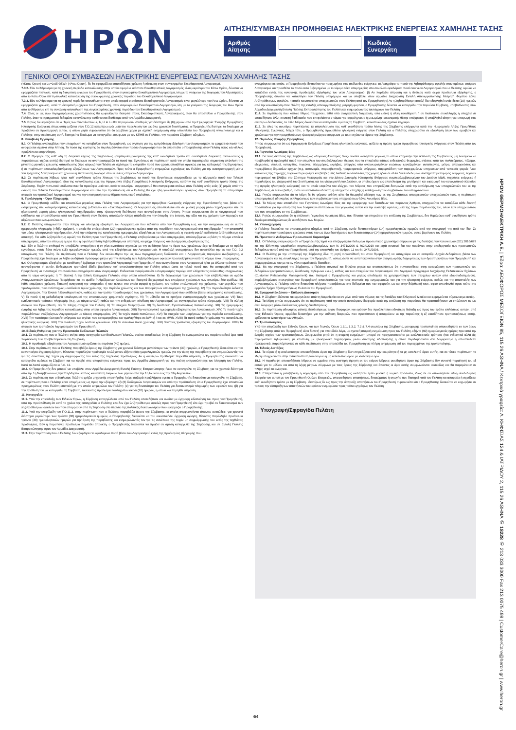ΗΡΩΝ
ΑΙΤΗΣΗ/ΣΥΜΒΑΣΗ ΠΡΟΜΗΘΕΙΑΣ ΗΛΕΚΤΡΙΚΗΣ ΕΝΕΡΓΕΙΑΣ ΧΑΜΗΛΗΣ ΤΑΣΗΣ
Αριθμός Αίτησης
Κωδικός Συνεργάτη
ΓΕΝΙΚΟΙ ΟΡΟΙ ΣΥΜΒΑΣΕΩΝ ΗΛΕΚΤΡΙΚΗΣ ΕΝΕΡΓΕΙΑΣ ΠΕΛΑΤΩΝ ΧΑΜΗΛΗΣ ΤΑΣΗΣ
(«Κάτω Όριο») και Lu=0,05 €/kWh («Άνω Όριο»), δε θα εφαρμόζεται οποιαδήποτε χρέωση ή πίστωση στον συγκεκριμένο Εκκαθαριστικό Λογαριασμό.
7.3.2. Εάν το Άθροισμα για τη χρονική περίοδο κατανάλωσης στην οποία αφορά ο εκάστοτε Εκκαθαριστικός Λογαριασμός είναι μικρότερο του Κάτω Ορίου, δύναται να εφαρμόζεται πίστωση, κατά τη διακριτική ευχέρεια του Προμηθευτή, στον συγκεκριμένο Εκκαθαριστικό Λογαριασμό, ίση με το γινόμενο της διαφοράς του Αθροίσματος από το Κάτω Όριο επί τη συνολική κατανάλωση της συγκεκριμένης χρονικής περιόδου του Εκκαθαριστικού Λογαριασμού.
7.3.3. Εάν το Άθροισμα για τη χρονική περίοδο κατανάλωσης στην οποία αφορά ο εκάστοτε Εκκαθαριστικός Λογαριασμός είναι μεγαλύτερο του Άνω Ορίου, δύναται να εφαρμόζεται χρέωση, κατά τη διακριτική ευχέρεια του Προμηθευτή, στον συγκεκριμένο Εκκαθαριστικό Λογαριασμό, ίση με το γινόμενο της διαφοράς του Άνω Ορίου από το Άθροισμα επί τη συνολική κατανάλωση της συγκεκριμένης χρονικής περιόδου του Εκκαθαριστικού Λογαριασμού.
7.4. Όλες οι ως άνω περιγραφόμενες χρεοπιστώσεις θα εμφανίζονται διακριτά στους Εκκαθαριστικούς Λογαριασμούς, που θα αποστέλλει ο Προμηθευτής στον Πελάτη, όταν τα πραγματικά δεδομένα κατανάλωσης καθίστανται διαθέσιμα από τον Αρμόδιο Διαχειριστή.
7.5. Ρητώς διευκρινίζεται ότι οι Τιμές των Συντελεστών a, b, Ll & Lu θα παραμένουν σταθερές για διάστημα έξι (6) μηνών από την Ημερομηνία Έναρξης Προμήθειας Ηλεκτρικής Ενέργειας όπως αυτή ορίζεται στον Γ.Ο.12 κατωτέρω ενώ μετά την παρέλευση του ως άνω χρονικού διαστήματος, ο Προμηθευτής διατηρεί το δικαίωμα να προβαίνει σε προσαρμογή αυτών, η οποία ρητά συμφωνείται ότι θα λαμβάνει χώρα με σχετική ενημέρωση στην ιστοσελίδα του Προμηθευτή www.heron.gr και ο Πελάτης, στην περίπτωση αυτή, διατηρεί το δικαίωμα να καταγγείλει, σύμφωνα με τον ΚΠΗΕ σε Πελάτες, την παρούσα Σύμβαση αζημίως.
8. Καταβολή Εγγύησης
8.1. Ο Πελάτης αναλαμβάνει την υποχρέωση να καταβάλλει στον Προμηθευτή, ως εγγύηση για την εμπρόθεσμη εξόφληση των Λογαριασμών, το χρηματικό ποσό που αναφέρεται σχετικά στην Αίτηση. Το ποσό της εγγύησης θα περιλαμβάνεται στον πρώτο Λογαριασμό που θα αποστείλει ο Προμηθευτής στον Πελάτη εκτός εάν άλλως προβλέπεται στην Αίτηση.
8.2. Ο Προμηθευτής καθ' όλη τη διάρκεια ισχύος της Συμβάσεως (συμπεριλαμβανομένης της καθ' οιονδήποτε τρόπο και οιασδήποτε διάρκειας ανανεώσεως ή παρατάσεως ισχύος αυτής) διατηρεί το δικαίωμα να αναπροσαρμόζει το ποσό της Εγγυήσεως σε περίπτωση κατά την οποία παρατηρείται σημαντική απόκλιση της μέγιστης μηνιαίας χρέωσης κατανάλωσης (προ φόρων) του Πελάτη σε σχέση με το εκτιμηθέν ποσό που χρησιμοποιήθηκε αρχικώς για τον καθορισμό της Εγγυήσεως ή σε περίπτωση επαναλαμβανόμενης εξοφλήσεως των Λογαριασμών. Προς τούτο ο Προμηθευτής ενημερώνει εγγράφως τον Πελάτη για την αναπροσαρμογή μέσω του τρέχοντος Λογαριασμού και χρεώνει ή πιστώνει τη διαφορά στον αμέσως επόμενο Λογαριασμό.
8.3. Σε περίπτωση λήξεως ή/και καθ' οιονδήποτε τρόπο λύσεως της Συμβάσεως το ποσό της Εγγυήσεως συμψηφίζεται με το πληρωτέο ποσό του Τελικού Εκκαθαριστικού Λογαριασμού, ήτοι της κατανάλωσης έως την Ημερομηνία Λήξης Προμήθειας Ηλεκτρικής Ενέργειας, κατόπιν της καθ' οιονδήποτε τρόπο λύσης της Σύμβασης. Τυχόν πιστωτικό υπόλοιπο που θα προκύψει μετά τον, κατά τα ανωτέρω, συμψηφισμό θα επιστρέφεται ατόκως στον Πελάτη εντός ενός (1) μηνός από την έκδοση του Τελικού Εκκαθαριστικού Λογαριασμού και υπό την προϋπόθεση ότι ο Πελάτης θα έχει ήδη γνωστοποιήσει εγκαίρως στον Προμηθευτή τα απαραίτητα στοιχεία του τραπεζικού λογαριασμού του για την επιστροφή του εν θέματι πιστωτικού υπολοίπου.
9. Τιμολόγηση – Όροι Πληρωμής
9.1. Ο Προμηθευτής εκδίδει και αποστέλλει μηνιαίως στον Πελάτη τους Λογαριασμούς για την προμήθεια ηλεκτρικής ενέργειας της Εγκατάστασής του, βάσει είτε εκτιμώμενης είτε καταμετρούμενης κατανάλωσης («Έναντι» και «Εκκαθαριστικοί»). Ο Λογαριασμός αποστέλλεται είτε σε φυσική μορφή μέσω ταχυδρομείου είτε σε ηλεκτρονική μορφή μέσω ηλεκτρονικού ταχυδρομείου στην ηλεκτρονική διεύθυνση που αναγράφεται στην Αίτηση. Ρητώς συμφωνείται ότι οι Λογαριασμοί που εκδίδονται και αποστέλλονται από τον Προμηθευτή στον Πελάτη, αποτελούν πλήρη απόδειξη για την ύπαρξη, την έκταση, την αξία και την χρέωση των παροχών και αξιώσεων που ενσωματώνουν.
9.2. Ο Πελάτης υποχρεούται στην πλήρη και ολοσχερή εξόφληση του Λογαριασμού που εκδίδεται από τον Προμηθευτή έως και την αναγραφόμενη σε αυτόν ημερομηνία πληρωμής («δήλη ημέρα»), η οποία θα απέχει είκοσι (20) ημερολογιακές ημέρες από την παράδοση του Λογαριασμού στο ταχυδρομείο ή την αποστολή του μέσω ηλεκτρονικού ταχυδρομείου. Από την επόμενη της καταληκτικής ημερομηνίας εξοφλήσεως του Λογαριασμού, η σχετική οφειλή καθίσταται ληξιπρόθεσμη και απαιτητή. Για κάθε ληξιπρόθεσμη οφειλή του Πελάτη προς τον Προμηθευτή, ο Πελάτης επιβαρύνεται με τόκο υπερημερίας, υπολογιζόμενο με βάση το νόμιμο επιτόκιο υπερημερίας, από την επόμενη ημέρα που η οφειλή κατέστη ληξιπρόθεσμη και απαιτητή, και μέχρι πλήρους και ολοσχερούς εξοφλήσεώς της.
9.3. Εάν ο Πελάτης επιθυμεί να υποβάλλει αντιρρήσεις ή εν γένει ενστάσεις σχετικώς με την ορθότητα ή/και το ύψος των χρεώσεων έχει το δικαίωμα να το πράξει εγγράφως, εντός δέκα πέντε (15) ημερολογιακών ημερών από της εξόφλήσεως του Λογαριασμού. Η υποβολή αντιρρήσεων δεν αναστέλλει την εκ του Γ.Ο. 9.2 υποχρέωση του Πελάτη. Σε περίπτωση που ο Πελάτης δεν ακολουθήσει την ως άνω περιγραφόμενη διαδικασία και ο Λογαριασμός παραμένει ανεξόφλητος, ο Προμηθευτής έχει δικαίωμα να λάβει οιοδήποτε πρόσφορο μέτρο για την είσπραξη των ληξιπρόθεσμων οφειλών προσαυξημένων κατά το νόμιμο τόκο υπερημερίας.
9.4. Ο Λογαριασμός εξοφλείται με κατάθεση ή έμβασμα στον τραπεζικό λογαριασμό του Προμηθευτή που αναγράφεται στον Λογαριασμό ή/και με άλλους τρόπους που αναγράφονται σ' αυτόν. Ενδεχόμενα τραπεζικά έξοδα βαρύνουν κατ' αποκλειστικότητα τον Πελάτη ούτως ώστε το τελικό ποσό που θα εισπραχθεί από τον Προμηθευτή να αντιστοιχεί στο ποσό που αναγράφεται στον Λογαριασμό. Ενδεικτικά αναφέρεται ότι ο Λογαριασμός περιέχει κατ' ελάχιστο τις ακόλουθες υποχρεωτικές από το νόμο αναφορές: I) Τη Βασική ή την Ειδική Κατηγορία Πελατών στην οποία απευθύνεται. II) Το διαχωρισμό των χρεώσεων που επιβάλλονται σε ομάδα Ανταγωνιστικών Χρεώσεων Προμήθειας και σε ομάδα Ρυθμιζόμενων Χρεώσεων και διακριτό διαχωρισμό των επιμέρους χρεώσεων των ανωτέρω δύο ομάδων. III) Κάθε επιμέρους χρέωση, διακριτή αναγραφή της υπηρεσίας ή του τέλους στο οποίο αφορά η χρέωση, τον τρόπο υπολογισμού της χρέωσης, των μεγεθών που τιμολογούνται, των αντίστοιχων μοναδιαίων τιμών χρέωσης, την περίοδο χρέωσης και των παραμέτρων υπολογισμού της χρέωσης. IV) Την περιοδικότητα έκδοσης Λογαριασμών, ήτοι Έναντι ή Εκκαθαριστικών, καθώς και τον τρόπο προσδιορισμού των χρεώσεων του Λογαριασμού που εκδίδεται βάσει εκτιμώμενης κατανάλωσης. V) Το ποσό ή τη μεθοδολογία υπολογισμού της απαιτούμενης χρηματικής εγγύησης. VI) Τη μέθοδο και τα κριτήρια αναπροσαρμογής των χρεώσεων. VII) Τους εναλλακτικούς τρόπους πληρωμής (π.χ. με πάγια εντολή) καθώς και την ενδεχόμενη σύνδεση του Λογαριασμού με συγκεκριμένο τρόπο πληρωμής. VIII) Τα πλήρη στοιχεία του Προμηθευτή. IX) Τα πλήρη στοιχεία του Πελάτη. X) Τα στοιχεία Μετρητή/-ών. XI) Τη διεύθυνση Εγκαταστάσεως Κατανάλωσης. XII) Τις ημερομηνίες έναρξης και λήξης της περιόδου κατανάλωσης στην οποία αφορά ο Λογαριασμός. XIII) Την καταληκτική ημερομηνία εξόφλησης του Λογαριασμού. XIV) Τα ποσά τυχόν παρελθόντων ανεξόφλητων Λογαριασμών με τόκους υπερημερίας. XV) Τα τυχόν ποσά πιστώσεως. XVI) Τα στοιχεία των μετρήσεων για την περίοδο κατανάλωσης. XVII) Την ποσότητα ηλεκτρικής ενέργειας και ισχύος που καταμετρήθηκε και τιμολογήθηκε σε kWh ή / και σε MWh. XVIII) Τα ποσά καθαρής χρέωσης για κατανάλωση ηλεκτρικής ενέργειας. XIX) Την ανάλυση τυχόν λοιπών χρεώσεων. XX) Το συνολικό ποσό χρέωσης. XXI) Τον/τους τρόπο/ους εξόφλησης του Λογαριασμού. XXII) Τα στοιχεία των τραπεζικών λογαριασμών του Προμηθευτή.
10. Ειδικές Ρυθμίσεις για την Προστασία Ευάλωτων Πελατών
10.1. Σε περίπτωση που ο Πελάτης ανήκει στην κατηγορία των Ευάλωτων Πελατών, νοείται αυτοδικαίως ότι η Σύμβαση θα ενσωματώνει τον παρόντα ειδικό όρο κατά παρέκκλιση των προβλεπόμενων στη Σύμβαση.
10.2. Η προθεσμία εξόφλησης του Λογαριασμού ορίζεται σε σαράντα (40) ημέρες.
10.3. Στην περίπτωση που ο Πελάτης παραβιάζει όρους της Σύμβασης για χρονικό διάστημα μεγαλύτερο των τριάντα (30) ημερών, ο Προμηθευτής δικαιούται να του κοινοποιήσει έγγραφη όχληση, θέτοντας παράλληλα προθεσμία τουλάχιστον εξήντα (60) ημερολογιακών ημερών για την άρση της παραβίασης και ενημερώνοντάς τον για τις συνέπειες της τυχόν μη συμμόρφωσης του εντός της ταχθείσας προθεσμίας. Αν η ανωτέρω προθεσμία παρέλθει άπρακτη, ο Προμηθευτής δικαιούται να καταγγείλει αμέσως τη Σύμβαση και να προβεί στις απαραίτητες ενέργειες προς τον Αρμόδιο Διαχειριστή για την παύση εκπροσώπησης του Μετρητή του Πελάτη. Κατά τα λοιπά εφαρμόζεται ο Γ.Ο. 11.
10.4. Ο Προμηθευτής δεν μπορεί να υποβάλει στον Αρμόδιο Διαχειριστή Εντολή Παύσης Εκπροσώπησης ή/και να καταγγείλει τη Σύμβαση για το χρονικό διάστημα από την 1η Νοεμβρίου έως την 31η Μαρτίου καθώς και κατά τη διάρκεια των μηνών από την 1η Ιουλίου έως την 31η Αυγούστου.
10.5. Σε περίπτωση που ο Ευάλωτος Πελάτης χρήζει μηχανικής υποστήριξης ή έχει σοβαρά προβλήματα υγείας ο Προμηθευτής δικαιούται να καταγγείλει τη Σύμβαση, σε περίπτωση που ο Πελάτης είναι υπερήμερος ως προς την εξόφληση έξι (6) διαδοχικών Λογαριασμών και υπό την προϋπόθεση ότι ο Προμηθευτής έχει αποστείλει προηγουμένως στον Πελάτη επιστολή με την οποία ενημερώνει τον Πελάτη: (α) για τη δυνατότητα του Πελάτη για διακανονισμό πληρωμής των οφειλών του, (β) για την πρόθεσή του να καταγγείλει τη Σύμβαση, τάσσοντας προθεσμία τουλάχιστον είκοσι (20) ημερών, η οποία και παρήλθε άπρακτη.
11. Καταγγελία
11.1. Υπό την επιφύλαξη των Ειδικών Όρων, η Σύμβαση καταγγέλλεται από τον Πελάτη οποτεδήποτε και αναίτια με έγγραφη ειδοποίησή του προς τον Προμηθευτή, υπό την προϋπόθεση ότι κατά το χρόνο της καταγγελίας ο Πελάτης είτε δεν έχει ληξιπρόθεσμες οφειλές προς τον Προμηθευτή είτε έχει προβεί σε διακανονισμό των ληξιπρόθεσμων οφειλών του που απορρέουν από τη Σύμβαση στο πλαίσιο της πολιτικής διακανονισμών που εφαρμόζει ο Προμηθευτής.
11.2. Υπό την επιφύλαξη του Γ.Ο.11.3, στην περίπτωση που ο Πελάτης παραβιάζει όρους της Σύμβασης, οι οποίοι συμφωνούνται άπαντες ουσιώδεις, για χρονικό διάστημα μεγαλύτερο των τριάντα (30) ημερολογιακών ημερών, ο Προμηθευτής δικαιούται να του κοινοποιήσει έγγραφη όχληση, θέτοντας παράλληλα προθεσμία τριάντα (30) ημερολογιακών ημερών για την άρση της παραβίασης και ενημερώνοντάς τον για τις συνέπειες της τυχόν μη συμμόρφωσής του εντός της ταχθείσας προθεσμίας. Εάν η παραπάνω προθεσμία παρέλθει άπρακτη, ο Προμηθευτής δικαιούται να προβεί σε άμεση καταγγελία της Σύμβασης και σε Εντολή Παύσης Εκπροσώπησης προς τον Αρμόδιο Διαχειριστή.
11.3. Στην περίπτωση που ο Πελάτης δεν εξοφλήσει το οφειλόμενο ποσό βάσει του Λογαριασμού εντός της προθεσμίας πληρωμής που
αναγράφεται σε αυτόν, ο Προμηθευτής δικαιούται να προχωρήσει στις ακόλουθες ενέργειες: α) Αναγράφει το ποσό της ληξιπρόθεσμης οφειλής στον αμέσως επόμενο Λογαριασμό και προσθέτει το ποσό αυτό βεβαρημένο με το νόμιμο τόκο υπερημερίας στο συνολικό οφειλόμενο ποσό του νέου Λογαριασμού που ο Πελάτης οφείλει να καταβάλει εντός της κανονικής προθεσμίας εξόφλησης του νέου Λογαριασμού. β) Αν παρέλθει άπρακτη και η δεύτερη κατά σειρά προθεσμία εξόφλησης, ο Προμηθευτής δύναται να καταστήσει τον Πελάτη υπερήμερο και να υποβάλει στον αρμόδιο Διαχειριστή Εντολή Απενεργοποίησης Μετρητή Φορτίου λόγω Ληξιπρόθεσμων οφειλών, η οποία κοινοποιείται υποχρεωτικώς στον Πελάτη από τον Προμηθευτή γ) Αν η ληξιπρόθεσμη οφειλή δεν εξοφληθεί εντός δέκα (10) ημερών από την κοινοποίηση στον Πελάτη της εντολής απενεργοποίησης μετρητή φορτίου, ο Προμηθευτής δύναται να καταγγείλει την παρούσα Σύμβαση, υποβάλλοντας στον Αρμόδιο Διαχειριστή Εντολή Παύσης Εκπροσώπησης του Πελάτη και ενημερώνοντας ταυτόχρονα τον Πελάτη.
11.4. Σε περίπτωση που κάποιο Μέρος πτωχεύσει, τεθεί υπό αναγκαστική διαχείριση, υπό ειδική ή άλλη εκκαθάριση ή σε διαδικασία συναλλαγής ή υπαχθεί σε οποιαδήποτε άλλη συναφή διαδικασία που επιφυλάσσει ο νόμος για αφερέγγυους ή μειωμένης οικονομικής θέσης υπόχρεους ή υποβληθεί αίτηση για υπαγωγή στις ανωτέρω διαδικασίες, το άλλο Μέρος δικαιούται να καταγγείλει αμέσως τη Σύμβαση, κοινοποιώντας σχετικό έγγραφο.
11.5. Σε όλες τις ανωτέρω περιπτώσεις τα αποτελέσματα της καθ' οιονδήποτε τρόπο λύσης της Σύμβασης επέρχονται κατά την Ημερομηνία Λήξης Προμήθειας Ηλεκτρικής Ενέργειας. Μέχρι τότε, ο Προμηθευτής προμηθεύει ηλεκτρική ενέργεια στον Πελάτη και ο Πελάτης υποχρεούται σε εξόφληση όλων των αμοιβών και χρεώσεων για την προμηθευόμενη ηλεκτρική ενέργεια σύμφωνα με τους ισχύοντες όρους της Σύμβασης.
12. Περίοδος Έναρξης Προμήθειας
Ρητώς συμφωνείται ότι ως Ημερομηνία Ενάρξεως Προμήθειας ηλεκτρικής ενέργειας, ορίζεται η πρώτη ημέρα προμήθειας ηλεκτρικής ενέργειας στον Πελάτη από τον Προμηθευτή.
13. Γεγονότα Ανωτέρας Βίας
13.1. Για τους σκοπούς της Συμβάσεως ως «Γεγονός Ανωτέρας Βίας» νοείται οιοδήποτε γεγονός το οποίο επηρεάζει την εκτέλεση της Συμβάσεως, μη δυνάμενο να προβλεφθεί ή προληφθεί παρά την επιμέλεια του συμβαλλομένου Μέρους που το επικαλείται (όπως ενδεικτικώς: θεομηνίες, στάσεις κατά του πολιτεύματος, πόλεμοι, εξεγέρσεις, σεισμοί, καταιγίδες, τυφώνες, πλημμύρες, εκρήξεις, απεργίες υπό αναγνωρισμένων ενώσεων εργαζομένων, ανταπεργίες, μέτρα, απαγορεύσεις και παρεμβάσεις δημοσίων αρχών (π.χ. αστυνομία, πυροσβεστική), τρομοκρατικές ενέργειες, παρεμπόδιση των παρεχομένων υπηρεσιών από τοπικούς φορείς ή/και κατοίκους της περιοχής, τεχνικοί περιορισμοί και βλάβες στις διεθνείς διασυνδέσεις της χώρας ή/και σε άλλα διασυνδεδεμένα συστήματα μεταφοράς ενεργείας, τεχνικοί περιορισμοί και βλάβες στο Σύστημα Μεταφοράς και στο Δίκτυο Διανομής Ηλεκτρικής Ενέργειας συμπεριλαμβανομένου του Δικτύου ΜΔΝ, τυχούσες ενέργειες ή παραλείψεις του Διαχειριστή του Συστήματος και του Διαχειριστή του Δικτύου, οι οποίες έχουν ως αποτέλεσμα την μη τήρηση και εφαρμογή του κανονιστικού πλαισίου της αγοράς ηλεκτρικής ενέργειας) και το οποίο εκφεύγει του ελέγχου του Μέρους που επηρεάζεται δυσμενώς κατά την εκπλήρωση των υποχρεώσεών του εκ της Συμβάσεως σε τέτοιο βαθμό, ώστε να καθίσταται αδύνατη ή υπέρμετρα επαχθής η εκπλήρωση των συμβατικών του υποχρεώσεων.
13.2. Ρητώς συμφωνείται ότι τα Μέρη δε θα φέρουν ευθύνη ούτε θα θεωρηθεί αθέτηση των εκ της Συμβάσεως απορρεουσών υποχρεώσεών τους, η περίπτωση υπερημερίας ή αδυναμίας εκπληρώσεως των συμβατικών τους υποχρεώσεων λόγω Ανωτέρας Βίας.
13.3. Το Μέρος που επικαλείται του Γεγονότος Ανωτέρας Βίας και της εφαρμογής των διατάξεων του παρόντος Άρθρου, υποχρεούται να καταβάλει κάθε δυνατή προσπάθεια για την αποτροπή των δυσμενών επιπτώσεων του γεγονότος αυτού και την ανάληψη αμέσως μετά της τυχόν παρέλευσής του, όλων των υποχρεώσεών του που απορρέουν εκ της Συμβάσεως.
13.4. Ρητώς συμφωνείται ότι η επέλευση Γεγονότος Ανωτέρας Βίας, που δύναται να επηρεάσει την εκτέλεση της Συμβάσεως, δεν θεμελιώνει καθ' οιονδήποτε τρόπο δικαίωμα αποζημιώσεως δι' οιονδήποτε των Μερών.
14. Υπαναχώρηση
Ο Πελάτης δικαιούται να υπαναχωρήσει αζημίως από τη Σύμβαση, εντός δεκατεσσάρων (14) ημερολογιακών ημερών από την υπογραφή της από τον ίδιο. Σε περίπτωση που προκύψουν χρεώσεις εντός του ως άνω διαστήματος των δεκατεσσάρων (14) ημερολογιακών ημερών, αυτές βαρύνουν τον Πελάτη.
15. Προστασία Δεδομένων Προσωπικού Χαρακτήρα
15.1. Ο Πελάτης αναγνωρίζει ότι ο Προμηθευτής τηρεί και επεξεργάζεται δεδομένα προσωπικού χαρακτήρα σύμφωνα με τις διατάξεις του Κανονισμού (ΕΕ) 2016/679 και της Ελληνικής νομοθεσίας συμπεριλαμβανομένων των Ν. 3471/2006 & 4624/2019 και ρητά συναινεί δια του παρόντος στην επεξεργασία των προσωπικών δεδομένων αυτού από τον Προμηθευτή, υπό την επιφύλαξη του άρθρου 11 του Ν. 3471/2006.
15.2. Ο Πελάτης με την υπογραφή της Σύμβασης δίνει τη ρητή συγκατάθεσή του στον Προμηθευτή να καταγράφει και να καταρτίζει Αρχεία Δεδομένων, βάσει των Λογαριασμών και τις συναλλαγές του με τον Προμηθευτή, ούτως ώστε να ανταποκρίνεται στην ανάγκη ορθής διαχειρίσεως των δραστηριοτήτων του Προμηθευτή και συμμορφώσεως του με τις εν γένει νομοθετικές διατάξεις.
15.3. Με την υπογραφή της Σύμβασης, ο Πελάτης συναινεί και δηλώνει ρητώς και ανεπιφυλάκτως ότι συγκατατίθεται στην καταχώριση των προσωπικών του δεδομένων (ονοματεπώνυμο, διεύθυνση, τηλέφωνο κ.ο.κ.), καθώς και των στοιχείων του Λογαριασμού στο λογισμικό πρόγραμμα Διαχείρισης Πελατειακών Σχέσεων (Customer Relationship Management) που διατηρεί ο Προμηθευτής και ρητώς αποδέχεται τη χρησιμοποίηση των στοιχείων αυτών από εξουσιοδοτημένους, συμβεβλημένους συνεργάτες του Προμηθευτή αποκλειστικώς για τους σκοπούς της ενημερώσεώς του για την ηλεκτρική ενέργεια, καθώς και της αποστολής των Λογαριασμών. Ο Πελάτης επίσης δικαιούται πλήρους προσβάσεως στα δεδομένα που τον αφορούν, ως και στην διόρθωσή τους, αφού απευθυνθεί προς τούτο στο αρμόδιο Τμήμα Εξυπηρετήσεως Πελατών του Προμηθευτή.
16. Εφαρμοστέο Δίκαιο – Επίλυση Διαφορών
16.1. Η Σύμβαση διέπεται και ερμηνεύεται από τη Νομοθεσία και εν γένει από τους νόμους και τις διατάξεις του Ελληνικού Δικαίου και ερμηνεύεται σύμφωνα με αυτές.
16.2. Τα Μέρη ρητώς συμφωνούν ότι σε περίπτωση κατά την οποία ανακύψουν διαφορές κατά την εκτέλεση της παρούσας θα προσπαθήσουν να επιλύσουν τις ως άνω διαφορές μέσω διαδικασίας φιλικής διευθετήσεως.
16.3. Σε περίπτωση αδυναμίας φιλικής διευθετήσεως τυχόν διαφορών, και εφόσον δεν προβλέπεται ειδικότερη διάταξη ως προς τον τρόπο επιλύσεως αυτών, από τους Ειδικούς Όρους, αρμόδια δικαστήρια για την επίλυση διαφορών που προκύπτουν ή απορρέουν εκ της παρούσης ή εξ οιασδήποτε τροποποιήσεως αυτής, ορίζονται τα Δικαστήρια των Αθηνών.
17. Τροποποιήσεις
Υπό την επιφύλαξη των Ειδικών Όρων, και των Γενικών Όρων 1.3.1, 1.3.2, 7.2 & 7.4 ανωτέρω της Σύμβασης, μονομερής τροποποίηση οποιουδήποτε εκ των όρων της Σύμβασης από τον Προμηθευτή είναι δυνατή για σπουδαίο λόγο, με σχετική ατομική ενημέρωση προς τον Πελάτη, εξήντα (60) ημερολογιακές ημέρες πριν από την έναρξη ισχύος των τροποποιήσεων. Συμφωνείται ρητά ότι η ατομική ενημέρωση μπορεί να πραγματοποιείται με εναλλακτικούς τρόπους ήτοι ενδεικτικά αλλά όχι περιοριστικά: τηλεφωνικά, με επιστολή, με ηλεκτρονικό ταχυδρομείο, μέσω σύντομης ειδοποίησης η οποία περιλαμβάνεται στο Λογαριασμό ή αποστέλλεται ηλεκτρονικά, παραπέμποντας σε κάθε περίπτωση στην ιστοσελίδα του Προμηθευτή για πλήρη ενημέρωση επί του περιεχομένου της τροποποίησης.
18. Τελικές Διατάξεις
18.1. Το κύρος ή η εκτελεστότητα οποιουδήποτε όρου της Σύμβασης δεν επηρεάζεται από την ακυρότητα ή το μη εκτελεστό όρου αυτής, και σε τέτοια περίπτωση τα Μέρη υποχρεούνται στην αντικατάσταση του άκυρου ή μη εκτελεστού όρου με ισοδύναμο όρο.
18.2. Η παράλειψη οποιουδήποτε Μέρους να εμμείνει στην αυστηρή τήρηση εκ του ετέρου Μέρους οιουδήποτε όρου της Σύμβασης δεν συνιστά παραίτησή του εξ αυτού για το μέλλον και από τη λήψη μέτρων σύμφωνα με τους όρους της Σύμβασης και άπαντες οι όροι αυτής συμφωνούνται ουσιώδεις και θα παραμένουν σε πλήρη ισχύ και ενέργεια.
18.3. Επιτρέπεται η μεταβίβαση ή εκχώρηση από τον Προμηθευτή εις οιοδήποτε τρίτο φυσικό ή νομικό πρόσωπο, ιδίως δε σε οποιαδήποτε άλλη συνδεδεμένη Εταιρεία του αυτού με τον Προμηθευτή Ομίλου Εταιρειών, οποιασδήποτε απαιτήσεως, δικαιώματος ή αγωγής που διατηρεί κατά του Πελάτη και απορρέει ή σχετίζεται καθ' οιονδήποτε τρόπο με τη Σύμβαση. Ιδιαιτέρως δε ως προς την είσπραξη απαιτήσεων του Προμηθευτή συμφωνείται ότι ο Προμηθευτής δικαιούται να εκχωρήσει σε τρίτους την είσπραξη των απαιτήσεών του εφόσον ενημερώσει προς τούτο εγγράφως τον Πελάτη.
Υπογραφή/Σφραγίδα Πελάτη
ΗΡΩΝ ΘΕΡΜΟΗΛΕΚΤΡΙΚΗ Α.Ε. | Έδρα: ΛΕΩΦΟΡΟΣ ΜΕΣΟΓΕΙΩΝ 85, 115 26 ΑΘΗΝΑ / Κεντρικά γραφεία: Λ. ΚΗΦΙΣΙΑΣ 124 & ΙΑΤΡΙΔΟΥ 2, 115 26 ΑΘΗΝΑ ✆ 18228 ✆ 213 033 3000 Fax 213 0075 498 | CustomerCare@heron.gr | www.heron.gr
4/4